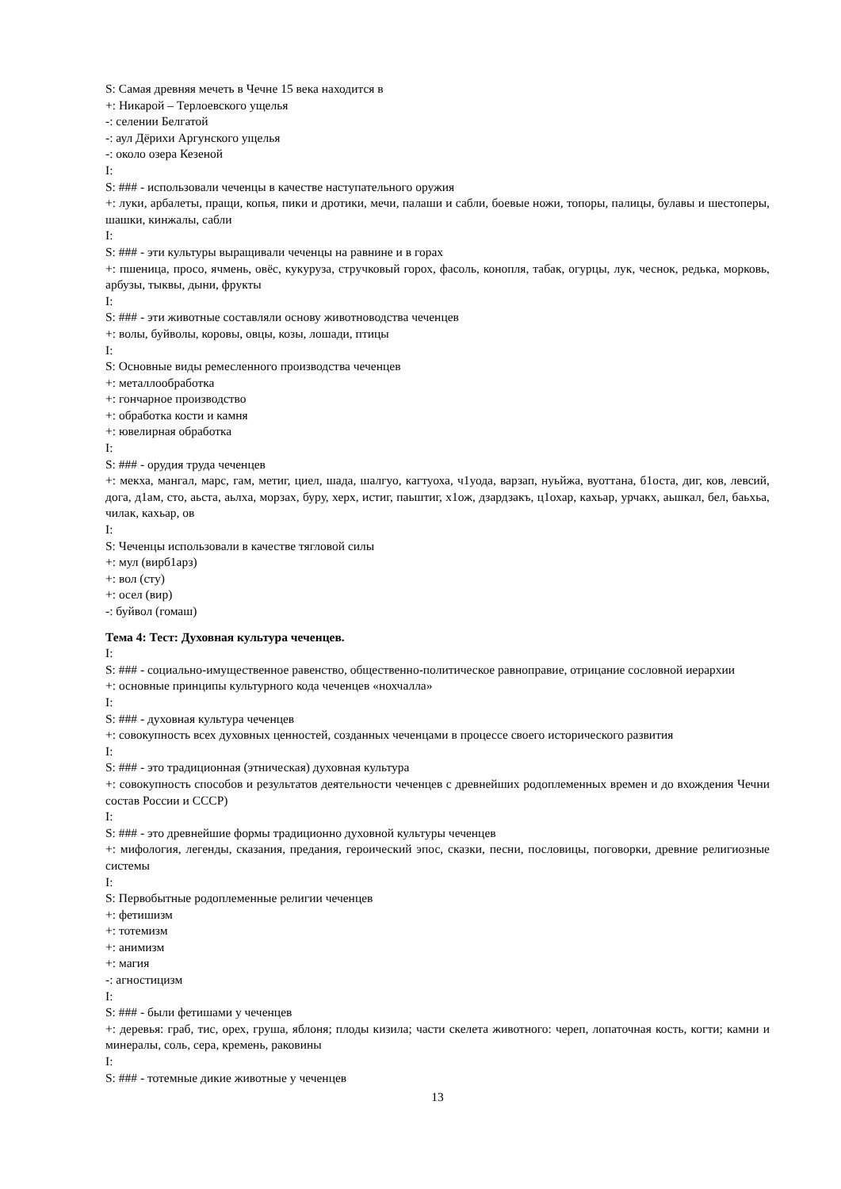S: Самая древняя мечеть в Чечне 15 века находится в
+: Никарой – Терлоевского ущелья
-: селении Белгатой
-: аул Дёрихи Аргунского ущелья
-: около озера Кезеной
I:
S: ### - использовали чеченцы в качестве наступательного оружия
+: луки, арбалеты, пращи, копья, пики и дротики, мечи, палаши и сабли, боевые ножи, топоры, палицы, булавы и шестоперы, шашки, кинжалы, сабли
I:
S: ### - эти культуры выращивали чеченцы на равнине и в горах
+: пшеница, просо, ячмень, овёс, кукуруза, стручковый горох, фасоль, конопля, табак, огурцы, лук, чеснок, редька, морковь, арбузы, тыквы, дыни, фрукты
I:
S: ### - эти животные составляли основу животноводства чеченцев
+: волы, буйволы, коровы, овцы, козы, лошади, птицы
I:
S: Основные виды ремесленного производства чеченцев
+: металлообработка
+: гончарное производство
+: обработка кости и камня
+: ювелирная обработка
I:
S: ### - орудия труда чеченцев
+: мекха, мангал, марс, гам, метиг, циел, шада, шалгуо, кагтуоха, ч1уода, варзап, нуьйжа, вуоттана, б1оста, диг, ков, левсий, дога, д1ам, сто, аьста, аьлха, морзах, буру, херх, истиг, паьштиг, х1ож, дзардзакъ, ц1охар, кахьар, урчакх, аьшкал, бел, баьхьа, чилак, кахьар, ов
I:
S: Чеченцы использовали в качестве тягловой силы
+: мул (вирб1арз)
+: вол (сту)
+: осел (вир)
-: буйвол (гомаш)
Тема 4: Тест: Духовная культура чеченцев.
I:
S: ### - социально-имущественное равенство, общественно-политическое равноправие, отрицание сословной иерархии
+: основные принципы культурного кода чеченцев «нохчалла»
I:
S: ### - духовная культура чеченцев
+: совокупность всех духовных ценностей, созданных чеченцами в процессе своего исторического развития
I:
S: ### - это традиционная (этническая) духовная культура
+: совокупность способов и результатов деятельности чеченцев с древнейших родоплеменных времен и до вхождения Чечни состав России и СССР)
I:
S: ### - это древнейшие формы традиционно духовной культуры чеченцев
+: мифология, легенды, сказания, предания, героический эпос, сказки, песни, пословицы, поговорки, древние религиозные системы
I:
S: Первобытные родоплеменные религии чеченцев
+: фетишизм
+: тотемизм
+: анимизм
+: магия
-: агностицизм
I:
S: ### - были фетишами у чеченцев
+: деревья: граб, тис, орех, груша, яблоня; плоды кизила; части скелета животного: череп, лопаточная кость, когти; камни и минералы, соль, сера, кремень, раковины
I:
S: ### - тотемные дикие животные у чеченцев
13